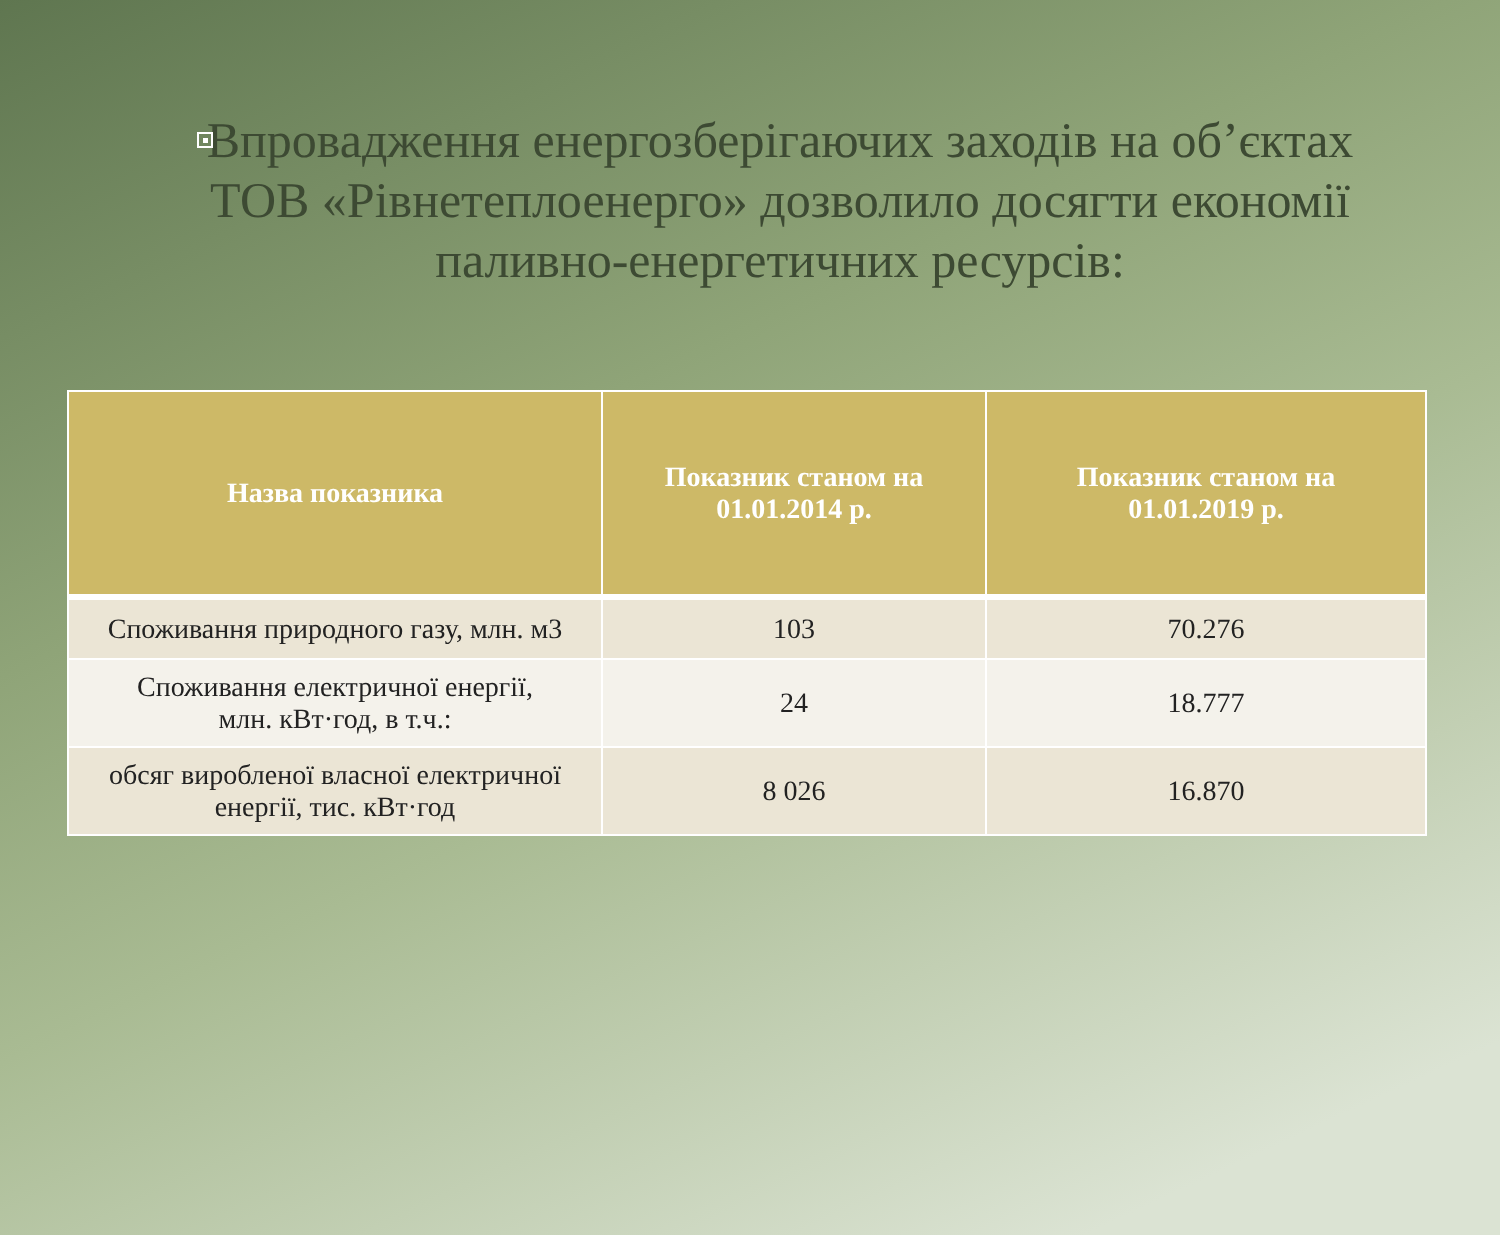Впровадження енергозберігаючих заходів на об’єктах ТОВ «Рівнетеплоенерго» дозволило досягти економії паливно-енергетичних ресурсів:
| Назва показника | Показник станом на 01.01.2014 р. | Показник станом на 01.01.2019 р. |
| --- | --- | --- |
| Споживання природного газу, млн. м3 | 103 | 70.276 |
| Споживання електричної енергії, млн. кВт·год, в т.ч.: | 24 | 18.777 |
| обсяг виробленої власної електричної енергії, тис. кВт·год | 8 026 | 16.870 |